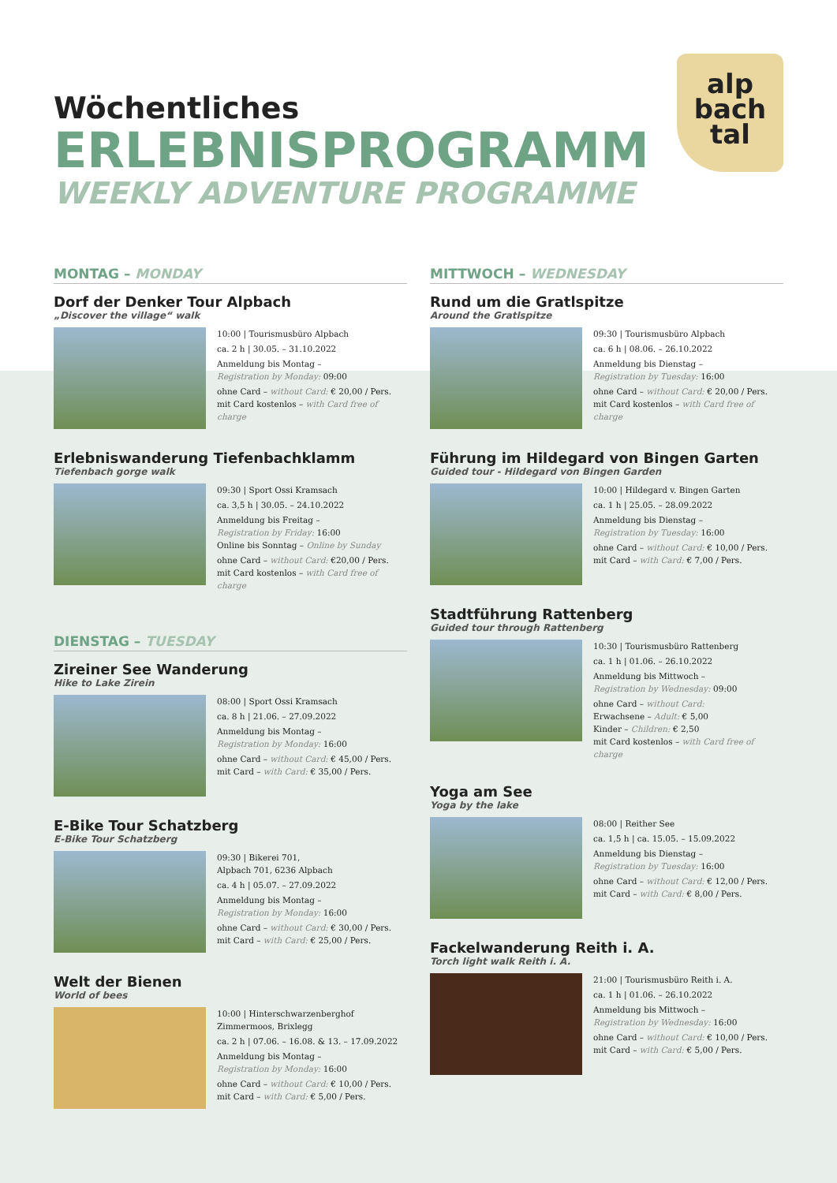alp
bach
tal
Wöchentliches
ERLEBNISPROGRAMM
WEEKLY ADVENTURE PROGRAMME
MONTAG – MONDAY
Dorf der Denker Tour Alpbach
„Discover the village“ walk
10:00 | Tourismusbüro Alpbach
ca. 2 h | 30.05. – 31.10.2022
Anmeldung bis Montag –
Registration by Monday: 09:00
ohne Card – without Card: € 20,00 / Pers.
mit Card kostenlos – with Card free of charge
Erlebniswanderung Tiefenbachklamm
Tiefenbach gorge walk
09:30 | Sport Ossi Kramsach
ca. 3,5 h | 30.05. – 24.10.2022
Anmeldung bis Freitag –
Registration by Friday: 16:00
Online bis Sonntag – Online by Sunday
ohne Card – without Card: €20,00 / Pers.
mit Card kostenlos – with Card free of charge
DIENSTAG – TUESDAY
Zireiner See Wanderung
Hike to Lake Zirein
08:00 | Sport Ossi Kramsach
ca. 8 h | 21.06. – 27.09.2022
Anmeldung bis Montag –
Registration by Monday: 16:00
ohne Card – without Card: € 45,00 / Pers.
mit Card – with Card: € 35,00 / Pers.
E-Bike Tour Schatzberg
E-Bike Tour Schatzberg
09:30 | Bikerei 701,
Alpbach 701, 6236 Alpbach
ca. 4 h | 05.07. – 27.09.2022
Anmeldung bis Montag –
Registration by Monday: 16:00
ohne Card – without Card: € 30,00 / Pers.
mit Card – with Card: € 25,00 / Pers.
Welt der Bienen
World of bees
10:00 | Hinterschwarzenberghof
Zimmermoos, Brixlegg
ca. 2 h | 07.06. – 16.08. & 13. – 17.09.2022
Anmeldung bis Montag –
Registration by Monday: 16:00
ohne Card – without Card: € 10,00 / Pers.
mit Card – with Card: € 5,00 / Pers.
MITTWOCH – WEDNESDAY
Rund um die Gratlspitze
Around the Gratlspitze
09:30 | Tourismusbüro Alpbach
ca. 6 h | 08.06. – 26.10.2022
Anmeldung bis Dienstag –
Registration by Tuesday: 16:00
ohne Card – without Card: € 20,00 / Pers.
mit Card kostenlos – with Card free of charge
Führung im Hildegard von Bingen Garten
Guided tour - Hildegard von Bingen Garden
10:00 | Hildegard v. Bingen Garten
ca. 1 h | 25.05. – 28.09.2022
Anmeldung bis Dienstag –
Registration by Tuesday: 16:00
ohne Card – without Card: € 10,00 / Pers.
mit Card – with Card: € 7,00 / Pers.
Stadtführung Rattenberg
Guided tour through Rattenberg
10:30 | Tourismusbüro Rattenberg
ca. 1 h | 01.06. – 26.10.2022
Anmeldung bis Mittwoch –
Registration by Wednesday: 09:00
ohne Card – without Card:
Erwachsene – Adult: € 5,00
Kinder – Children: € 2,50
mit Card kostenlos – with Card free of charge
Yoga am See
Yoga by the lake
08:00 | Reither See
ca. 1,5 h | ca. 15.05. – 15.09.2022
Anmeldung bis Dienstag –
Registration by Tuesday: 16:00
ohne Card – without Card: € 12,00 / Pers.
mit Card – with Card: € 8,00 / Pers.
Fackelwanderung Reith i. A.
Torch light walk Reith i. A.
21:00 | Tourismusbüro Reith i. A.
ca. 1 h | 01.06. – 26.10.2022
Anmeldung bis Mittwoch –
Registration by Wednesday: 16:00
ohne Card – without Card: € 10,00 / Pers.
mit Card – with Card: € 5,00 / Pers.